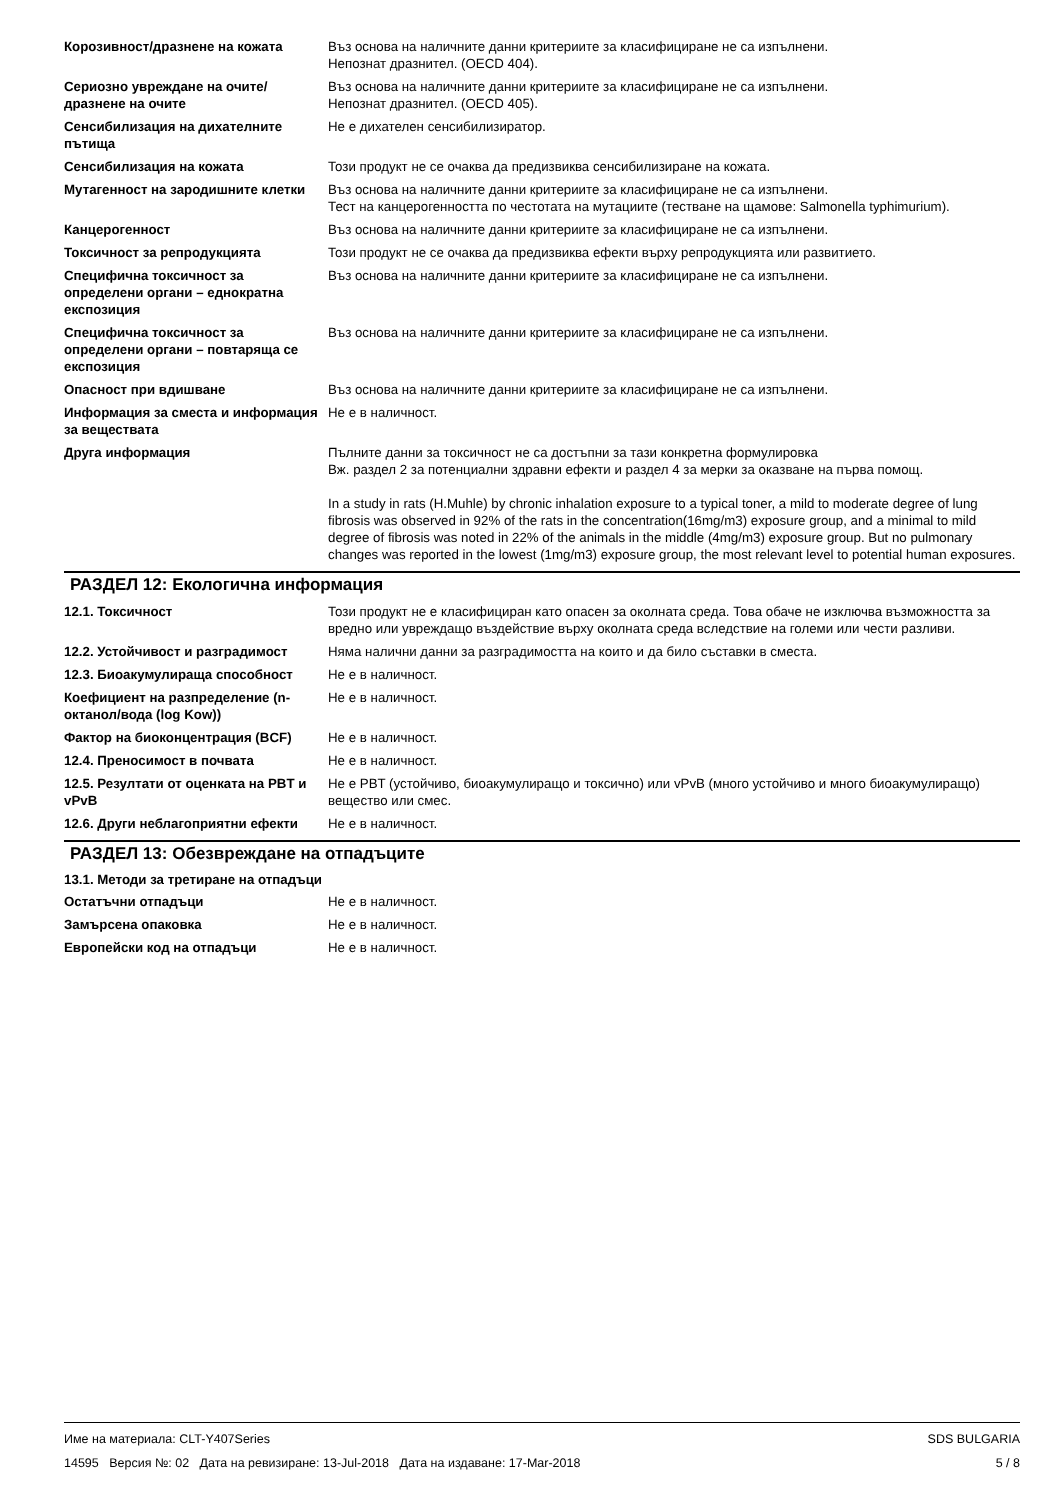| Корозивност/дразнене на кожата | Въз основа на наличните данни критериите за класифициране не са изпълнени. Непознат дразнител. (OECD 404). |
| Сериозно увреждане на очите/дразнене на очите | Въз основа на наличните данни критериите за класифициране не са изпълнени. Непознат дразнител. (OECD 405). |
| Сенсибилизация на дихателните пътища | Не е дихателен сенсибилизиратор. |
| Сенсибилизация на кожата | Този продукт не се очаква да предизвиква сенсибилизиране на кожата. |
| Мутагенност на зародишните клетки | Въз основа на наличните данни критериите за класифициране не са изпълнени. Тест на канцерогенността по честотата на мутациите (тестване на щамове: Salmonella typhimurium). |
| Канцерогенност | Въз основа на наличните данни критериите за класифициране не са изпълнени. |
| Токсичност за репродукцията | Този продукт не се очаква да предизвиква ефекти върху репродукцията или развитието. |
| Специфична токсичност за определени органи – еднократна експозиция | Въз основа на наличните данни критериите за класифициране не са изпълнени. |
| Специфична токсичност за определени органи – повтаряща се експозиция | Въз основа на наличните данни критериите за класифициране не са изпълнени. |
| Опасност при вдишване | Въз основа на наличните данни критериите за класифициране не са изпълнени. |
| Информация за сместа и информация за веществата | Не е в наличност. |
| Друга информация | Пълните данни за токсичност не са достъпни за тази конкретна формулировка Вж. раздел 2 за потенциални здравни ефекти и раздел 4 за мерки за оказване на първа помощ. In a study in rats (H.Muhle) by chronic inhalation exposure to a typical toner, a mild to moderate degree of lung fibrosis was observed in 92% of the rats in the concentration(16mg/m3) exposure group, and a minimal to mild degree of fibrosis was noted in 22% of the animals in the middle (4mg/m3) exposure group. But no pulmonary changes was reported in the lowest (1mg/m3) exposure group, the most relevant level to potential human exposures. |
РАЗДЕЛ 12: Екологична информация
| 12.1. Токсичност | Този продукт не е класифициран като опасен за околната среда. Това обаче не изключва възможността за вредно или увреждащо въздействие върху околната среда вследствие на големи или чести разливи. |
| 12.2. Устойчивост и разградимост | Няма налични данни за разградимостта на които и да било съставки в сместа. |
| 12.3. Биоакумулираща способност | Не е в наличност. |
| Коефициент на разпределение (n-октанол/вода (log Kow)) | Не е в наличност. |
| Фактор на биоконцентрация (BCF) | Не е в наличност. |
| 12.4. Преносимост в почвата | Не е в наличност. |
| 12.5. Резултати от оценката на PBT и vPvB | Не е PBT (устойчиво, биоакумулиращо и токсично) или vPvB (много устойчиво и много биоакумулиращо) вещество или смес. |
| 12.6. Други неблагоприятни ефекти | Не е в наличност. |
РАЗДЕЛ 13: Обезвреждане на отпадъците
13.1. Методи за третиране на отпадъци
| Остатъчни отпадъци | Не е в наличност. |
| Замърсена опаковка | Не е в наличност. |
| Европейски код на отпадъци | Не е в наличност. |
SDS BULGARIA
5 / 8
Име на материала: CLT-Y407Series
14595 Версия №: 02 Дата на ревизиране: 13-Jul-2018 Дата на издаване: 17-Mar-2018